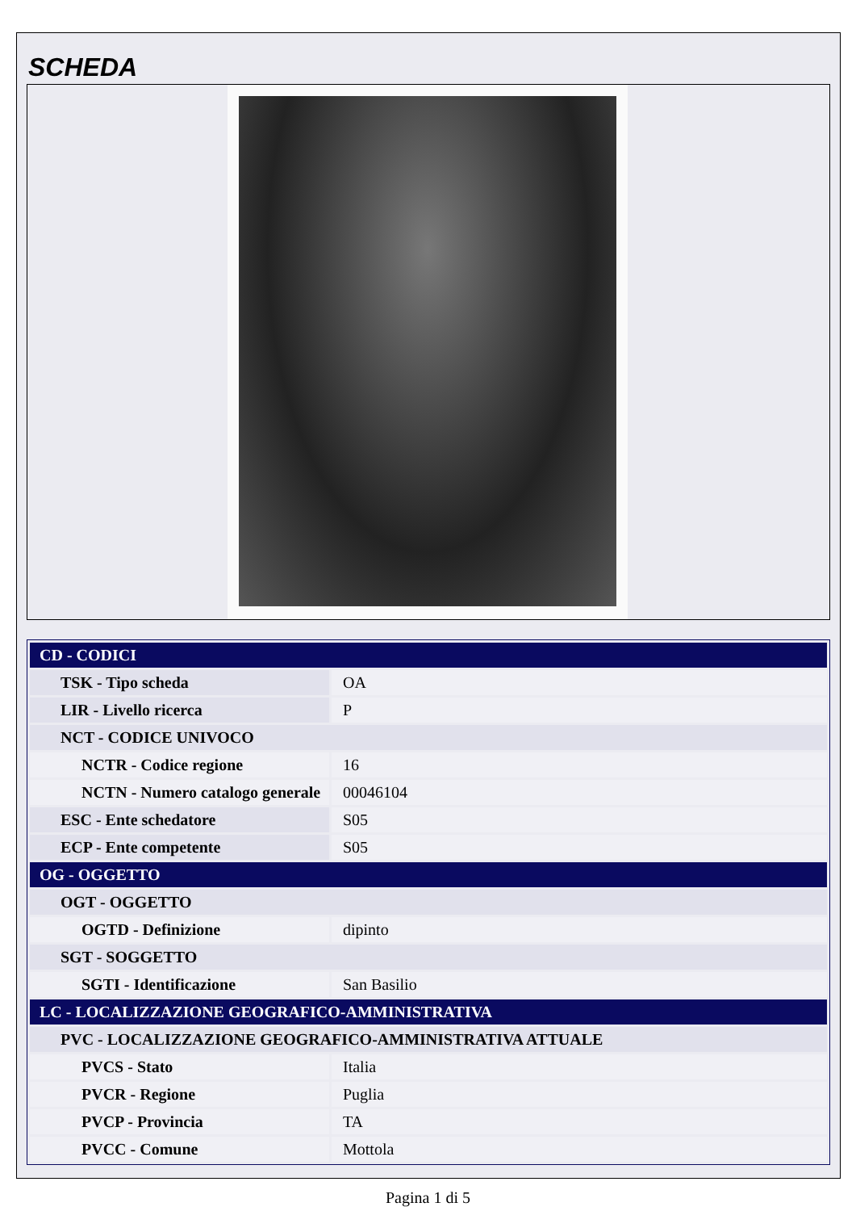SCHEDA
| CD - CODICI | |
| TSK - Tipo scheda | OA |
| LIR - Livello ricerca | P |
| NCT - CODICE UNIVOCO | |
| NCTR - Codice regione | 16 |
| NCTN - Numero catalogo generale | 00046104 |
| ESC - Ente schedatore | S05 |
| ECP - Ente competente | S05 |
| OG - OGGETTO | |
| OGT - OGGETTO | |
| OGTD - Definizione | dipinto |
| SGT - SOGGETTO | |
| SGTI - Identificazione | San Basilio |
| LC - LOCALIZZAZIONE GEOGRAFICO-AMMINISTRATIVA | |
| PVC - LOCALIZZAZIONE GEOGRAFICO-AMMINISTRATIVA ATTUALE | |
| PVCS - Stato | Italia |
| PVCR - Regione | Puglia |
| PVCP - Provincia | TA |
| PVCC - Comune | Mottola |
Pagina 1 di 5